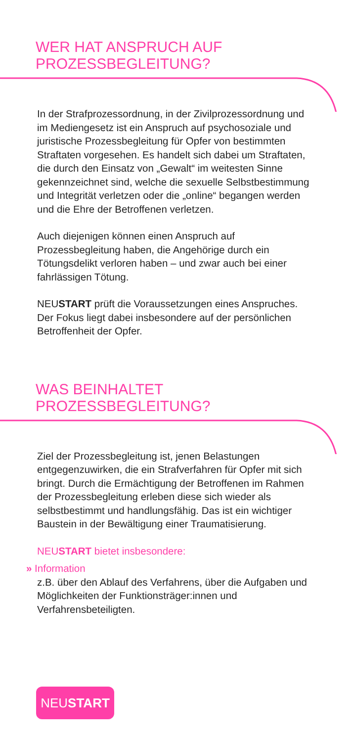WER HAT ANSPRUCH AUF
PROZESSBEGLEITUNG?
In der Strafprozessordnung, in der Zivilprozess­ordnung und im Mediengesetz ist ein Anspruch auf psychosoziale und juristische Prozessbegleitung für Opfer von bestimmten Straftaten vorgesehen. Es handelt sich dabei um Straftaten, die durch den Einsatz von „Gewalt“ im weitesten Sinne gekennzeichnet sind, welche die sexuelle Selbstbestimmung und Integrität verletzen oder die „online“ begangen werden und die Ehre der Betroffenen verletzen.
Auch diejenigen können einen Anspruch auf Prozessbegleitung haben, die Angehörige durch ein Tötungsdelikt verloren haben – und zwar auch bei einer fahrlässigen Tötung.
NEUSTART prüft die Voraussetzungen eines Anspruches. Der Fokus liegt dabei insbesondere auf der persönlichen Betroffenheit der Opfer.
WAS BEINHALTET
PROZESSBEGLEITUNG?
Ziel der Prozessbegleitung ist, jenen Belastungen entgegenzuwirken, die ein Strafverfahren für Opfer mit sich bringt. Durch die Ermächtigung der Betroffenen im Rahmen der Prozessbegleitung erleben diese sich wieder als selbstbestimmt und handlungsfähig. Das ist ein wichtiger Baustein in der Bewältigung einer Traumatisierung.
NEUSTART bietet insbesondere:
» Information
z.B. über den Ablauf des Verfahrens, über die Aufgaben und Möglichkeiten der Funktionsträger:innen und Verfahrensbeteiligten.
NEUSTART